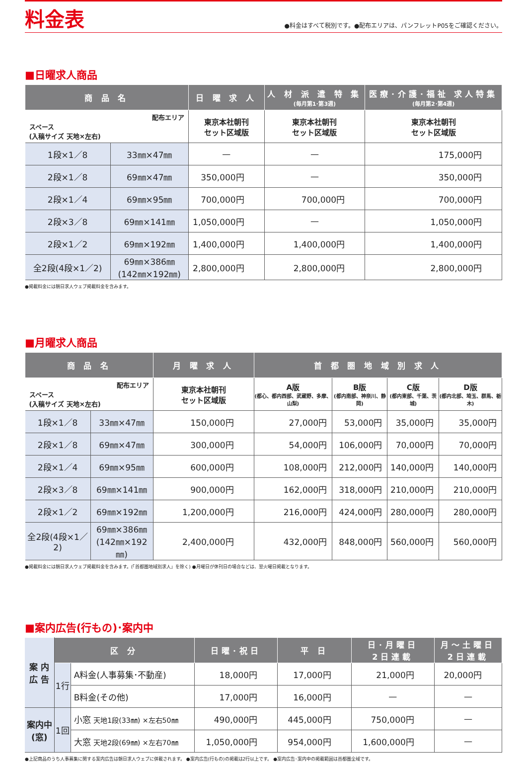料金表
●料金はすべて税別です。●配布エリアは、パンフレットP05をご確認ください。
■日曜求人商品
| 商 品 名 | | 日 曜 求 人 | 人 材 派 遣 特 集 (毎月第1･第3週) | 医療･介護･福祉 求人特集 (毎月第2･第4週) |
| --- | --- | --- | --- | --- |
| 配布エリア スペース (入稿サイズ 天地×左右) | | 東京本社朝刊 セット区域版 | 東京本社朝刊 セット区域版 | 東京本社朝刊 セット区域版 |
| 1段×1／8 | 33㎜×47㎜ | — | — | 175,000円 |
| 2段×1／8 | 69㎜×47㎜ | 350,000円 | — | 350,000円 |
| 2段×1／4 | 69㎜×95㎜ | 700,000円 | 700,000円 | 700,000円 |
| 2段×3／8 | 69㎜×141㎜ | 1,050,000円 | — | 1,050,000円 |
| 2段×1／2 | 69㎜×192㎜ | 1,400,000円 | 1,400,000円 | 1,400,000円 |
| 全2段(4段×1／2) | 69㎜×386㎜ (142㎜×192㎜) | 2,800,000円 | 2,800,000円 | 2,800,000円 |
●掲載料金には朝日求人ウェブ掲載料金を含みます。
■月曜求人商品
| 商 品 名 | | 月 曜 求 人 | 首 都 圏 地 域 別 求 人 | | | |
| --- | --- | --- | --- | --- | --- | --- |
| 配布エリア スペース (入稿サイズ 天地×左右) | | 東京本社朝刊 セット区域版 | A版 (都心、都内西部、武蔵野、多摩、山梨) | B版 (都内南部、神奈川、静岡) | C版 (都内東部、千葉、茨城) | D版 (都内北部、埼玉、群馬、栃木) |
| 1段×1／8 | 33㎜×47㎜ | 150,000円 | 27,000円 | 53,000円 | 35,000円 | 35,000円 |
| 2段×1／8 | 69㎜×47㎜ | 300,000円 | 54,000円 | 106,000円 | 70,000円 | 70,000円 |
| 2段×1／4 | 69㎜×95㎜ | 600,000円 | 108,000円 | 212,000円 | 140,000円 | 140,000円 |
| 2段×3／8 | 69㎜×141㎜ | 900,000円 | 162,000円 | 318,000円 | 210,000円 | 210,000円 |
| 2段×1／2 | 69㎜×192㎜ | 1,200,000円 | 216,000円 | 424,000円 | 280,000円 | 280,000円 |
| 全2段(4段×1／2) | 69㎜×386㎜ (142㎜×192㎜) | 2,400,000円 | 432,000円 | 848,000円 | 560,000円 | 560,000円 |
●掲載料金には朝日求人ウェブ掲載料金を含みます。(「首都圏地域別求人」を除く) ●月曜日が休刊日の場合などは、翌火曜日掲載となります。
■案内広告(行もの)･案内中
| 案 内 広 告 | 区 分 | | 日曜･祝日 | 平 日 | 日･月曜日 2日連載 | 月～土曜日 2日連載 |
| | 1行 | A料金(人事募集･不動産) | 18,000円 | 17,000円 | 21,000円 | 20,000円 |
| | | B料金(その他) | 17,000円 | 16,000円 | — | — |
| 案内中 (窓) | 1回 | 小窓 天地1段(33㎜) ×左右50㎜ | 490,000円 | 445,000円 | 750,000円 | — |
| | | 大窓 天地2段(69㎜) ×左右70㎜ | 1,050,000円 | 954,000円 | 1,600,000円 | — |
●上記商品のうち人事募集に関する案内広告は朝日求人ウェブに併載されます。 ●案内広告(行もの)の掲載は2行以上です。 ●案内広告･案内中の掲載範囲は首都圏全域です。